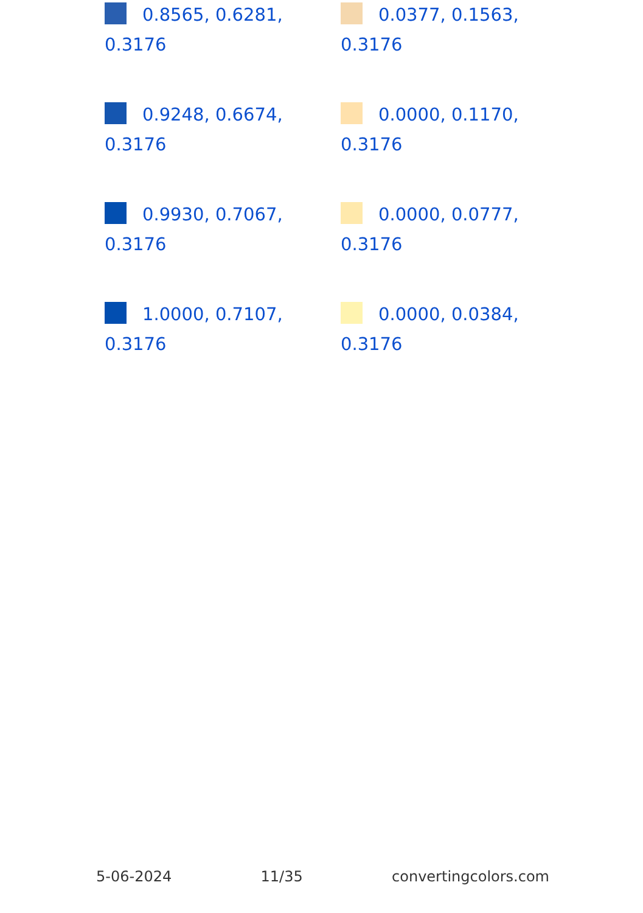0.8565, 0.6281, 0.3176
0.0377, 0.1563, 0.3176
0.9248, 0.6674, 0.3176
0.0000, 0.1170, 0.3176
0.9930, 0.7067, 0.3176
0.0000, 0.0777, 0.3176
1.0000, 0.7107, 0.3176
0.0000, 0.0384, 0.3176
5-06-2024 11/35 convertingcolors.com